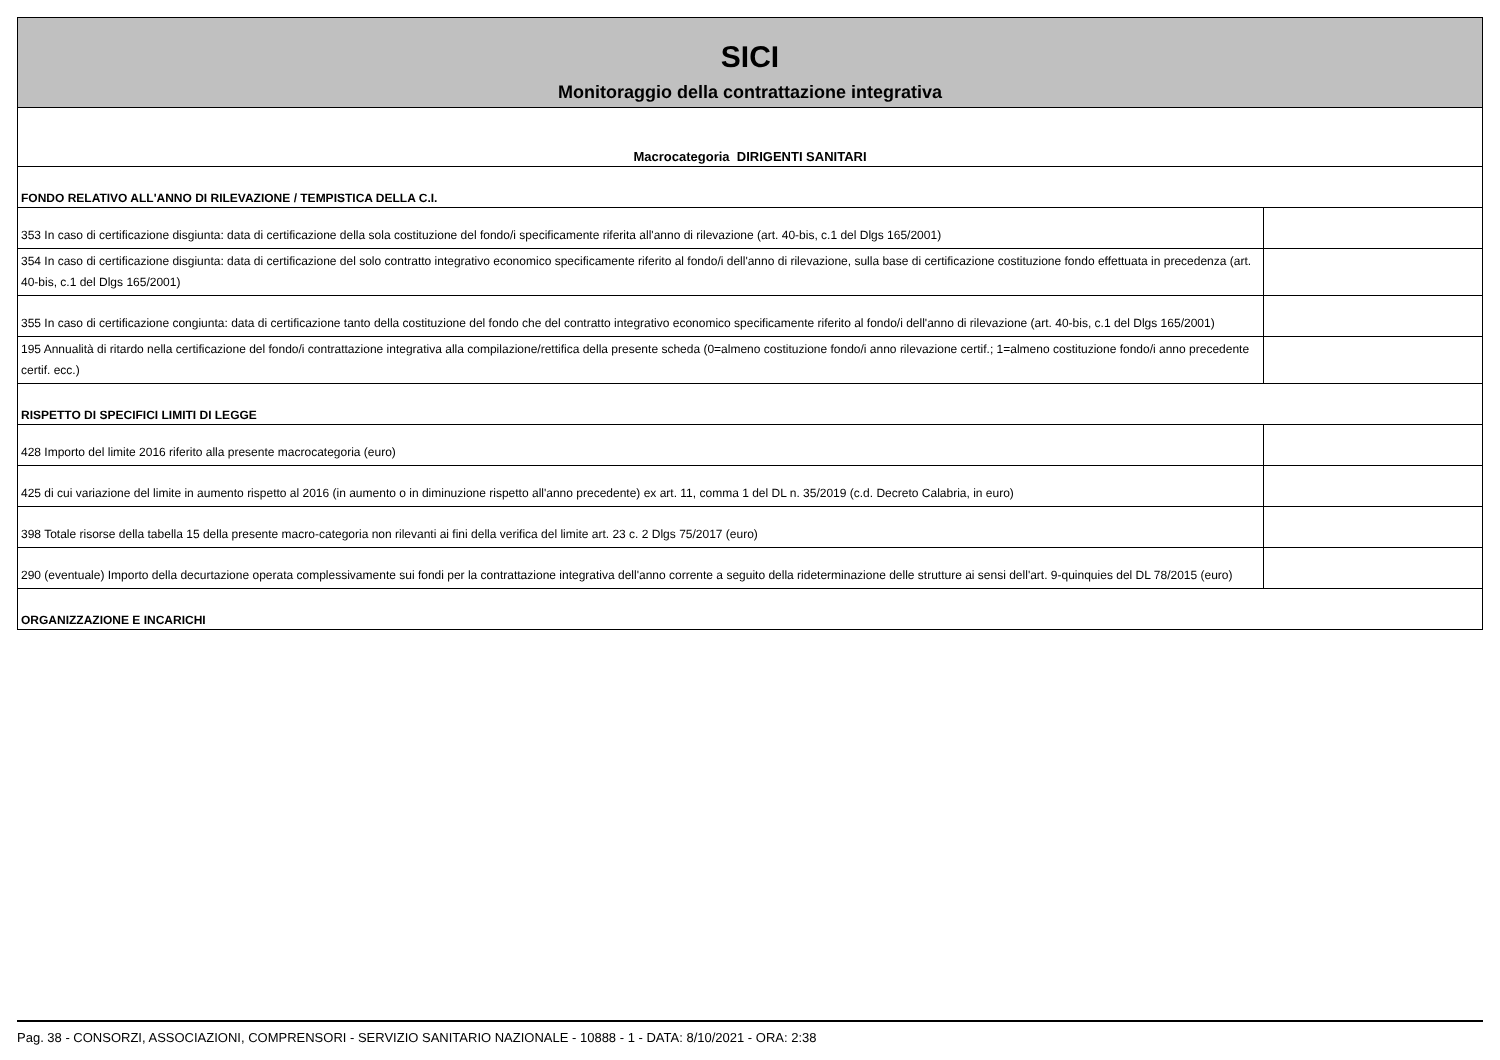| SICI Monitoraggio della contrattazione integrativa | |
| Macrocategoria DIRIGENTI SANITARI | |
| FONDO RELATIVO ALL'ANNO DI RILEVAZIONE / TEMPISTICA DELLA C.I. | |
| 353 In caso di certificazione disgiunta: data di certificazione della sola costituzione del fondo/i specificamente riferita all'anno di rilevazione (art. 40-bis, c.1 del Dlgs 165/2001) | |
| 354 In caso di certificazione disgiunta: data di certificazione del solo contratto integrativo economico specificamente riferito al fondo/i dell'anno di rilevazione, sulla base di certificazione costituzione fondo effettuata in precedenza (art. 40-bis, c.1 del Dlgs 165/2001) | |
| 355 In caso di certificazione congiunta: data di certificazione tanto della costituzione del fondo che del contratto integrativo economico specificamente riferito al fondo/i dell'anno di rilevazione (art. 40-bis, c.1 del Dlgs 165/2001) | |
| 195 Annualità di ritardo nella certificazione del fondo/i contrattazione integrativa alla compilazione/rettifica della presente scheda (0=almeno costituzione fondo/i anno rilevazione certif.; 1=almeno costituzione fondo/i anno precedente certif. ecc.) | |
| RISPETTO DI SPECIFICI LIMITI DI LEGGE | |
| 428 Importo del limite 2016 riferito alla presente macrocategoria (euro) | |
| 425 di cui variazione del limite in aumento rispetto al 2016 (in aumento o in diminuzione rispetto all'anno precedente) ex art. 11, comma 1 del DL n. 35/2019 (c.d. Decreto Calabria, in euro) | |
| 398 Totale risorse della tabella 15 della presente macro-categoria non rilevanti ai fini della verifica del limite art. 23 c. 2 Dlgs 75/2017 (euro) | |
| 290 (eventuale) Importo della decurtazione operata complessivamente sui fondi per la contrattazione integrativa dell'anno corrente a seguito della rideterminazione delle strutture ai sensi dell'art. 9-quinquies del DL 78/2015 (euro) | |
| ORGANIZZAZIONE E INCARICHI | |
Pag. 38 - CONSORZI, ASSOCIAZIONI, COMPRENSORI - SERVIZIO SANITARIO NAZIONALE - 10888 - 1 - DATA: 8/10/2021 - ORA: 2:38